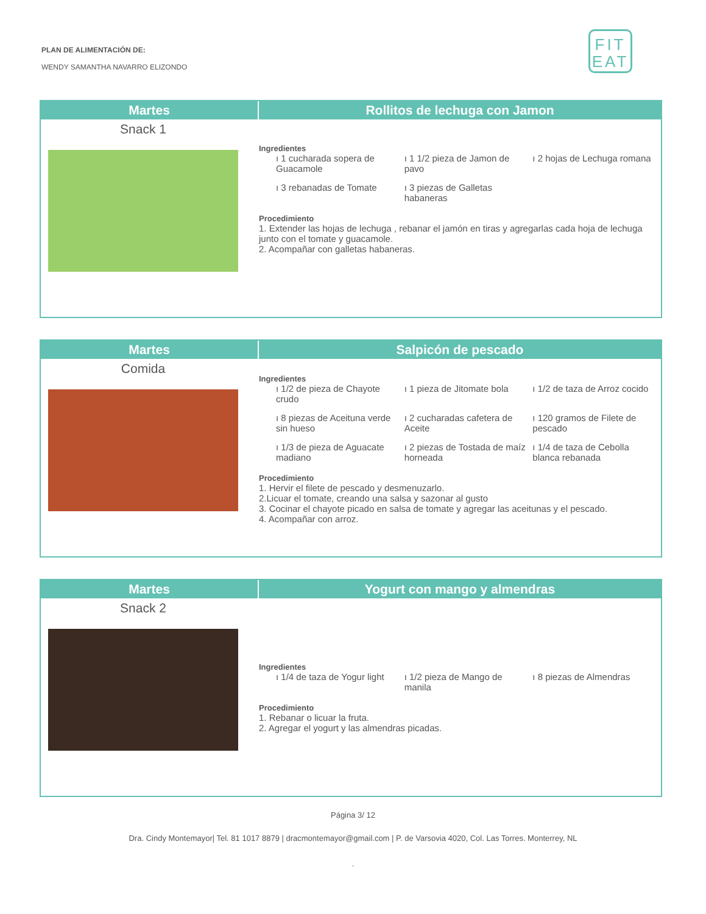PLAN DE ALIMENTACIÓN DE:
WENDY SAMANTHA NAVARRO ELIZONDO
FIT
EAT
Martes Rollitos de lechuga con Jamon
Snack 1
Ingredientes
ı 1 cucharada sopera de Guacamole
ı 1 1/2 pieza de Jamon de pavo
ı 2 hojas de Lechuga romana
ı 3 rebanadas de Tomate
ı 3 piezas de Galletas habaneras
Procedimiento
1. Extender las hojas de lechuga , rebanar el jamón en tiras y agregarlas cada hoja de lechuga junto con el tomate y guacamole.
2. Acompañar con galletas habaneras.
Martes Salpicón de pescado
Comida
Ingredientes
ı 1/2 de pieza de Chayote crudo
ı 1 pieza de Jitomate bola
ı 1/2 de taza de Arroz cocido
ı 8 piezas de Aceituna verde sin hueso
ı 2 cucharadas cafetera de Aceite
ı 120 gramos de Filete de pescado
ı 1/3 de pieza de Aguacate madiano
ı 2 piezas de Tostada de maíz horneada
ı 1/4 de taza de Cebolla blanca rebanada
Procedimiento
1. Hervir el filete de pescado y desmenuzarlo.
2.Licuar el tomate, creando una salsa y sazonar al gusto
3. Cocinar el chayote picado en salsa de tomate y agregar las aceitunas y el pescado.
4. Acompañar con arroz.
Martes Yogurt con mango y almendras
Snack 2
Ingredientes
ı 1/4 de taza de Yogur light
ı 1/2 pieza de Mango de manila
ı 8 piezas de Almendras
Procedimiento
1. Rebanar o licuar la fruta.
2. Agregar el yogurt y las almendras picadas.
Página 3/ 12
Dra. Cindy Montemayor| Tel. 81 1017 8879 | dracmontemayor@gmail.com | P. de Varsovia 4020, Col. Las Torres. Monterrey, NL
.